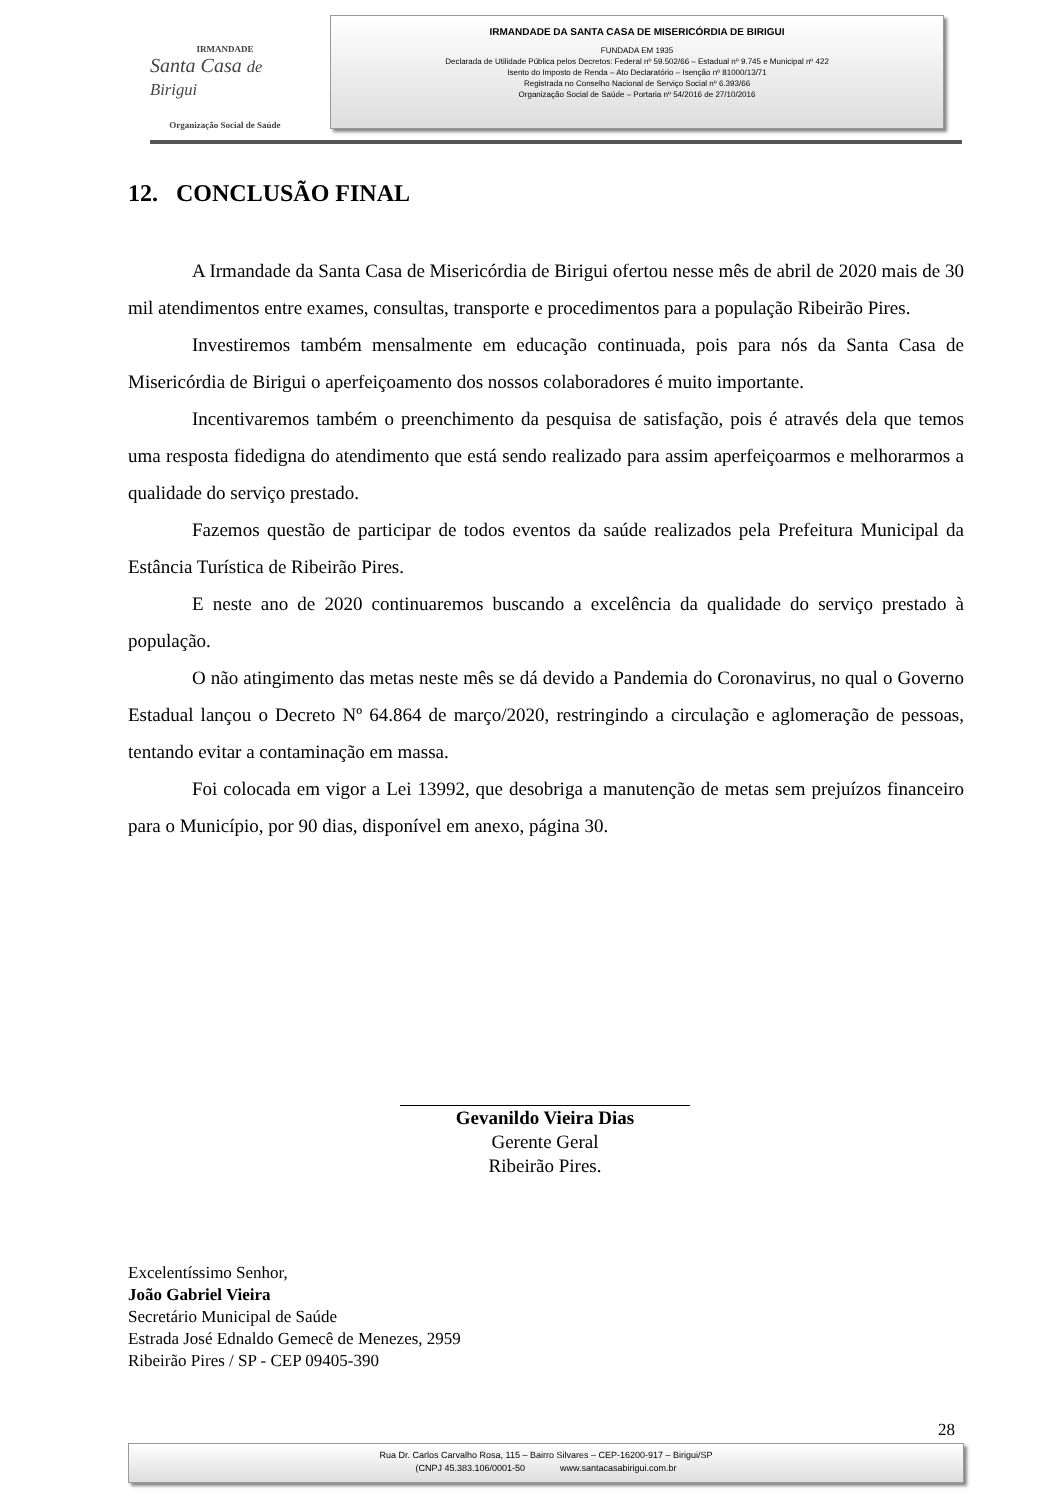IRMANDADE
Santa Casa de Birigui
Organização Social de Saúde
IRMANDADE DA SANTA CASA DE MISERICÓRDIA DE BIRIGUI
FUNDADA EM 1935
Declarada de Utilidade Pública pelos Decretos: Federal nº 59.502/66 – Estadual nº 9.745 e Municipal nº 422
Isento do Imposto de Renda – Ato Declaratório – Isenção nº 81000/13/71
Registrada no Conselho Nacional de Serviço Social nº 6.393/66
Organização Social de Saúde – Portaria nº 54/2016 de 27/10/2016
12. CONCLUSÃO FINAL
A Irmandade da Santa Casa de Misericórdia de Birigui ofertou nesse mês de abril de 2020 mais de 30 mil atendimentos entre exames, consultas, transporte e procedimentos para a população Ribeirão Pires.
Investiremos também mensalmente em educação continuada, pois para nós da Santa Casa de Misericórdia de Birigui o aperfeiçoamento dos nossos colaboradores é muito importante.
Incentivaremos também o preenchimento da pesquisa de satisfação, pois é através dela que temos uma resposta fidedigna do atendimento que está sendo realizado para assim aperfeiçoarmos e melhorarmos a qualidade do serviço prestado.
Fazemos questão de participar de todos eventos da saúde realizados pela Prefeitura Municipal da Estância Turística de Ribeirão Pires.
E neste ano de 2020 continuaremos buscando a excelência da qualidade do serviço prestado à população.
O não atingimento das metas neste mês se dá devido a Pandemia do Coronavirus, no qual o Governo Estadual lançou o Decreto Nº 64.864 de março/2020, restringindo a circulação e aglomeração de pessoas, tentando evitar a contaminação em massa.
Foi colocada em vigor a Lei 13992, que desobriga a manutenção de metas sem prejuízos financeiro para o Município, por 90 dias, disponível em anexo, página 30.
Gevanildo Vieira Dias
Gerente Geral
Ribeirão Pires.
Excelentíssimo Senhor,
João Gabriel Vieira
Secretário Municipal de Saúde
Estrada José Ednaldo Gemecê de Menezes, 2959
Ribeirão Pires / SP - CEP 09405-390
28
Rua Dr. Carlos Carvalho Rosa, 115 – Bairro Silvares – CEP-16200-917 – Birigui/SP
(CNPJ 45.383.106/0001-50 www.santacasabirigui.com.br